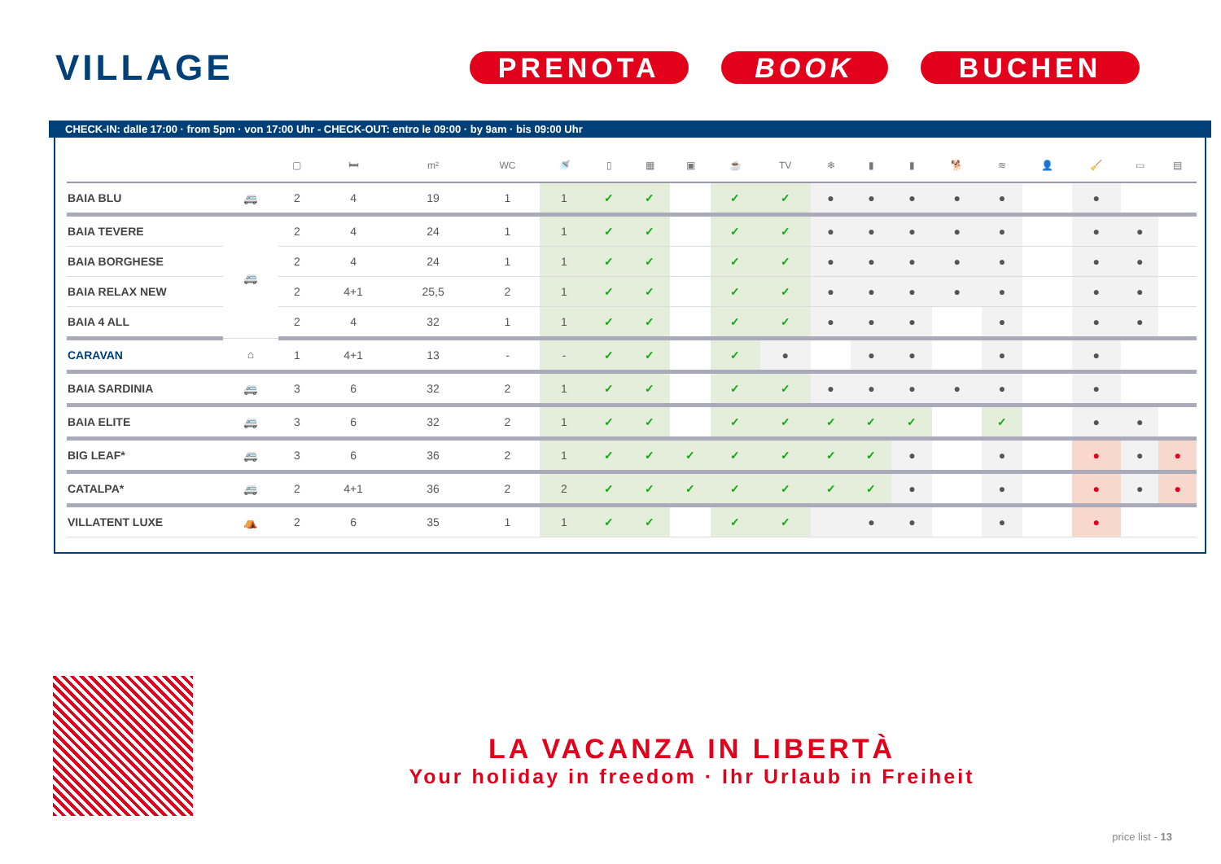VILLAGE
PRENOTA BOOK BUCHEN
CHECK-IN: dalle 17:00 · from 5pm · von 17:00 Uhr - CHECK-OUT: entro le 09:00 · by 9am · bis 09:00 Uhr
| | | ▢ | 🛏 | m² | WC | 🚿 | ▯ | ▦ | ▣ | ☕ | TV | ❄ | ▮ | ▮ | 🐕 | ≋ | 👤 | 🧹 | ▭ | ▤ |
| --- | --- | --- | --- | --- | --- | --- | --- | --- | --- | --- | --- | --- | --- | --- | --- | --- | --- | --- | --- | --- |
| BAIA BLU | 🚐 | 2 | 4 | 19 | 1 | 1 | ✓ | ✓ | | ✓ | ✓ | ● | ● | ● | ● | ● | | ● | | |
| BAIA TEVERE | 🚐 | 2 | 4 | 24 | 1 | 1 | ✓ | ✓ | | ✓ | ✓ | ● | ● | ● | ● | ● | | ● | ● | |
| BAIA BORGHESE | | 2 | 4 | 24 | 1 | 1 | ✓ | ✓ | | ✓ | ✓ | ● | ● | ● | ● | ● | | ● | ● | |
| BAIA RELAX NEW | | 2 | 4+1 | 25,5 | 2 | 1 | ✓ | ✓ | | ✓ | ✓ | ● | ● | ● | ● | ● | | ● | ● | |
| BAIA 4 ALL | | 2 | 4 | 32 | 1 | 1 | ✓ | ✓ | | ✓ | ✓ | ● | ● | ● | | ● | | ● | ● | |
| CARAVAN | ⌂ | 1 | 4+1 | 13 | - | - | ✓ | ✓ | | ✓ | ● | | ● | ● | | ● | | ● | | |
| BAIA SARDINIA | 🚐 | 3 | 6 | 32 | 2 | 1 | ✓ | ✓ | | ✓ | ✓ | ● | ● | ● | ● | ● | | ● | | |
| BAIA ELITE | 🚐 | 3 | 6 | 32 | 2 | 1 | ✓ | ✓ | | ✓ | ✓ | ✓ | ✓ | ✓ | | ✓ | | ● | ● | |
| BIG LEAF* | 🚐 | 3 | 6 | 36 | 2 | 1 | ✓ | ✓ | ✓ | ✓ | ✓ | ✓ | ✓ | ● | | ● | | ● | ● | ● |
| CATALPA* | 🚐 | 2 | 4+1 | 36 | 2 | 2 | ✓ | ✓ | ✓ | ✓ | ✓ | ✓ | ✓ | ● | | ● | | ● | ● | ● |
| VILLATENT LUXE | ⛺ | 2 | 6 | 35 | 1 | 1 | ✓ | ✓ | | ✓ | ✓ | | ● | ● | | ● | | ● | | |
LA VACANZA IN LIBERTÀ
Your holiday in freedom · Ihr Urlaub in Freiheit
price list - 13